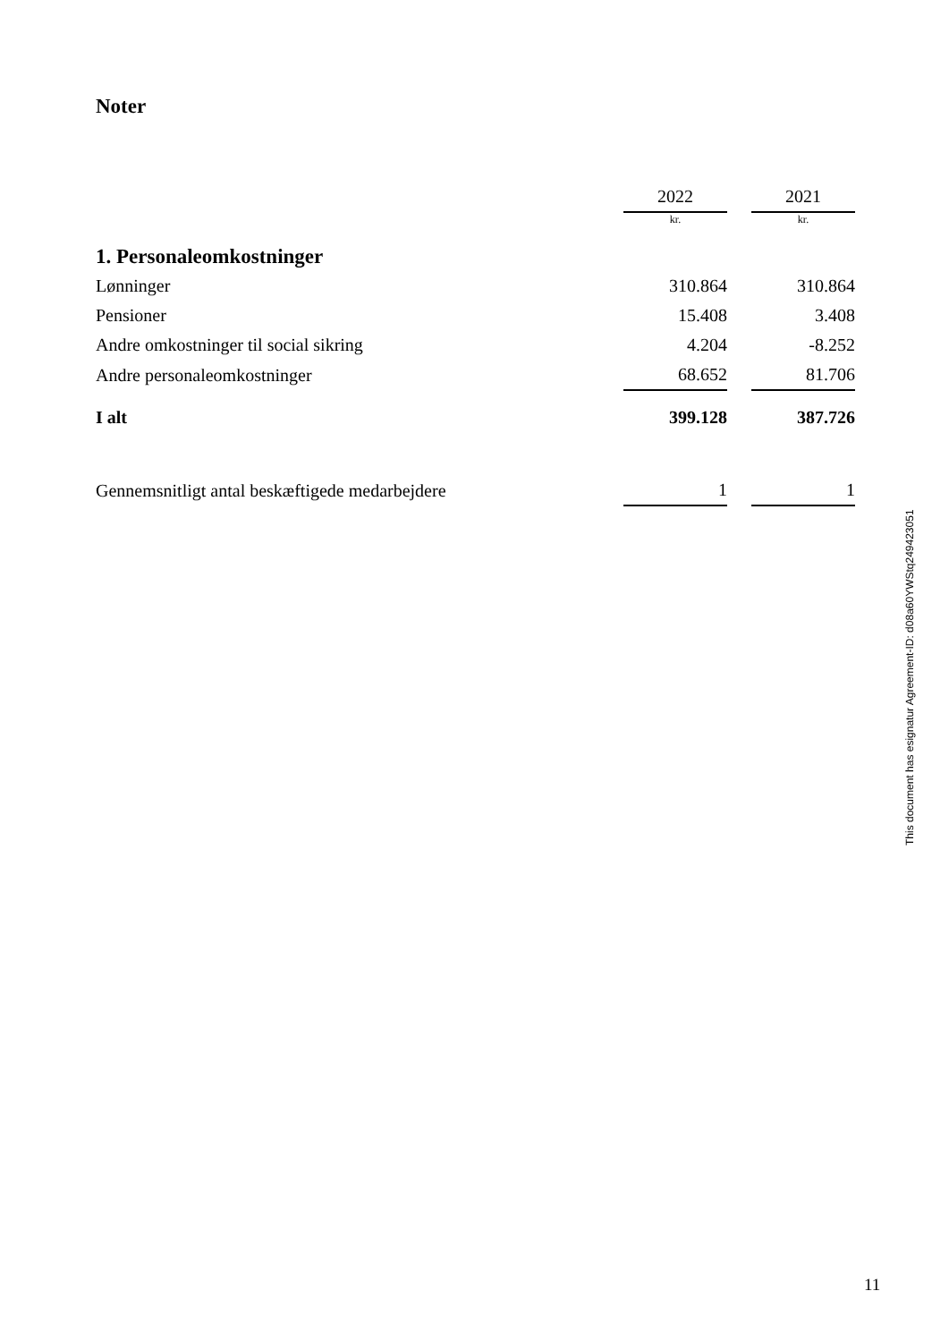Noter
| | 2022 | | 2021 |
| | kr. | | kr. |
| 1. Personaleomkostninger | | | |
| Lønninger | 310.864 | | 310.864 |
| Pensioner | 15.408 | | 3.408 |
| Andre omkostninger til social sikring | 4.204 | | -8.252 |
| Andre personaleomkostninger | 68.652 | | 81.706 |
| I alt | 399.128 | | 387.726 |
| Gennemsnitligt antal beskæftigede medarbejdere | 1 | | 1 |
This document has esignatur Agreement-ID: d08a60YWStq249423051
11